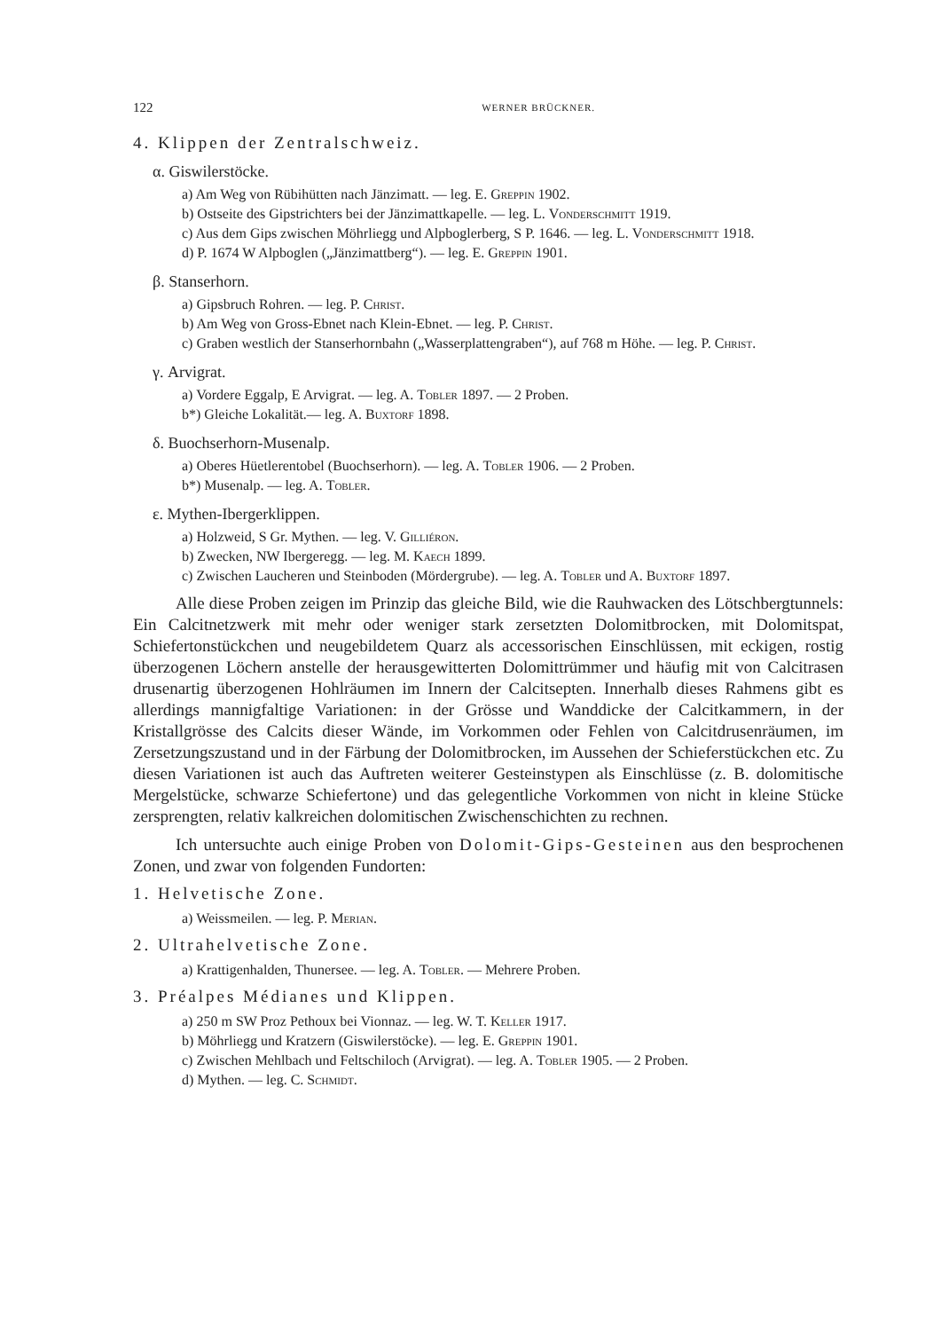122 WERNER BRÜCKNER.
4. Klippen der Zentralschweiz.
α. Giswilerstöcke.
a) Am Weg von Rübihütten nach Jänzimatt. — leg. E. Greppin 1902.
b) Ostseite des Gipstrichters bei der Jänzimattkapelle. — leg. L. Vonderschmitt 1919.
c) Aus dem Gips zwischen Möhrliegg und Alpboglerberg, S P. 1646. — leg. L. Vonderschmitt 1918.
d) P. 1674 W Alpboglen („Jänzimattberg“). — leg. E. Greppin 1901.
β. Stanserhorn.
a) Gipsbruch Rohren. — leg. P. Christ.
b) Am Weg von Gross-Ebnet nach Klein-Ebnet. — leg. P. Christ.
c) Graben westlich der Stanserhornbahn („Wasserplattengraben“), auf 768 m Höhe. — leg. P. Christ.
γ. Arvigrat.
a) Vordere Eggalp, E Arvigrat. — leg. A. Tobler 1897. — 2 Proben.
b*) Gleiche Lokalität.— leg. A. Buxtorf 1898.
δ. Buochserhorn-Musenalp.
a) Oberes Hüetlerentobel (Buochserhorn). — leg. A. Tobler 1906. — 2 Proben.
b*) Musenalp. — leg. A. Tobler.
ε. Mythen-Ibergerklippen.
a) Holzweid, S Gr. Mythen. — leg. V. Gilliéron.
b) Zwecken, NW Ibergeregg. — leg. M. Kaech 1899.
c) Zwischen Laucheren und Steinboden (Mördergrube). — leg. A. Tobler und A. Buxtorf 1897.
Alle diese Proben zeigen im Prinzip das gleiche Bild, wie die Rauhwacken des Lötschbergtunnels: Ein Calcitnetzwerk mit mehr oder weniger stark zersetzten Dolomitbrocken, mit Dolomitspat, Schiefertonstückchen und neugebildetem Quarz als accessorischen Einschlüssen, mit eckigen, rostig überzogenen Löchern anstelle der herausgewitterten Dolomittrümmer und häufig mit von Calcitrasen drusenartig überzogenen Hohlräumen im Innern der Calcitsepten. Innerhalb dieses Rahmens gibt es allerdings mannigfaltige Variationen: in der Grösse und Wanddicke der Calcitkammern, in der Kristallgrösse des Calcits dieser Wände, im Vorkommen oder Fehlen von Calcitdrusenräumen, im Zersetzungszustand und in der Färbung der Dolomitbrocken, im Aussehen der Schieferstückchen etc. Zu diesen Variationen ist auch das Auftreten weiterer Gesteinstypen als Einschlüsse (z. B. dolomitische Mergelstücke, schwarze Schiefertone) und das gelegentliche Vorkommen von nicht in kleine Stücke zersprengten, relativ kalkreichen dolomitischen Zwischenschichten zu rechnen.
Ich untersuchte auch einige Proben von Dolomit-Gips-Gesteinen aus den besprochenen Zonen, und zwar von folgenden Fundorten:
1. Helvetische Zone.
a) Weissmeilen. — leg. P. Merian.
2. Ultrahelvetische Zone.
a) Krattigenhalden, Thunersee. — leg. A. Tobler. — Mehrere Proben.
3. Préalpes Médianes und Klippen.
a) 250 m SW Proz Pethoux bei Vionnaz. — leg. W. T. Keller 1917.
b) Möhrliegg und Kratzern (Giswilerstöcke). — leg. E. Greppin 1901.
c) Zwischen Mehlbach und Feltschiloch (Arvigrat). — leg. A. Tobler 1905. — 2 Proben.
d) Mythen. — leg. C. Schmidt.